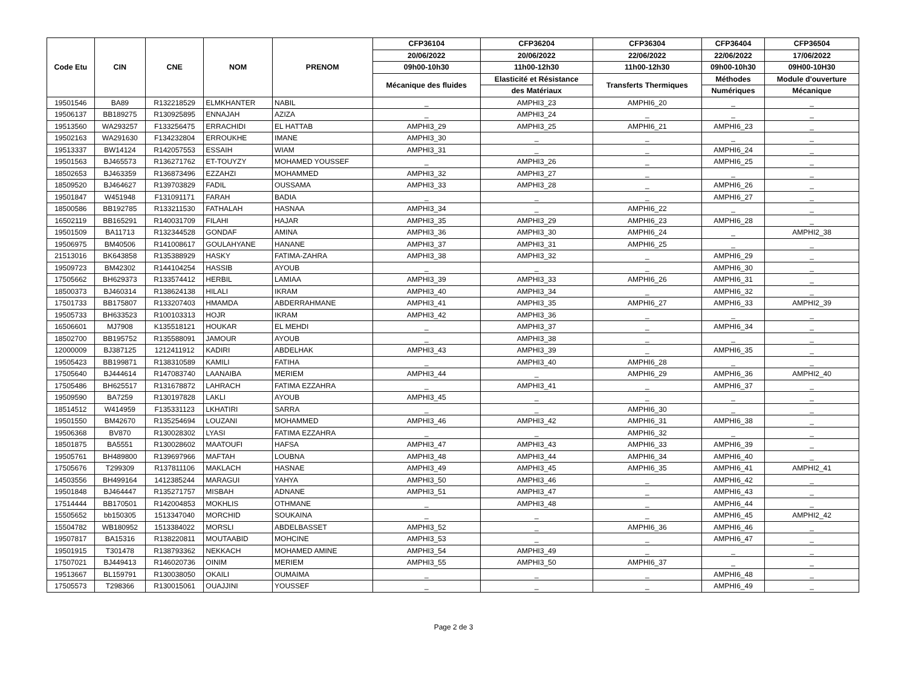| Code Etu | CIN | CNE | NOM | PRENOM | CFP36104 | CFP36204 | CFP36304 | CFP36404 | CFP36504 |
| --- | --- | --- | --- | --- | --- | --- | --- | --- | --- |
| | | | | | 20/06/2022 | 20/06/2022 | 22/06/2022 | 22/06/2022 | 17/06/2022 |
| | | | | | 09h00-10h30 | 11h00-12h30 | 11h00-12h30 | 09h00-10h30 | 09H00-10H30 |
| | | | | | Mécanique des fluides | Elasticité et Résistance | Transferts Thermiques | Méthodes | Module d'ouverture |
| | | | | | | des Matériaux | | Numériques | Mécanique |
| 19501546 | BA89 | R132218529 | ELMKHANTER | NABIL | _ | AMPHI3_23 | AMPHI6_20 | _ | _ |
| 19506137 | BB189275 | R130925895 | ENNAJAH | AZIZA | _ | AMPHI3_24 | _ | _ | _ |
| 19513560 | WA293257 | F133256475 | ERRACHIDI | EL HATTAB | AMPHI3_29 | AMPHI3_25 | AMPHI6_21 | AMPHI6_23 | _ |
| 19502163 | WA291630 | F134232804 | ERROUKHE | IMANE | AMPHI3_30 | _ | _ | _ | _ |
| 19513337 | BW14124 | R142057553 | ESSAIH | WIAM | AMPHI3_31 | _ | _ | AMPHI6_24 | _ |
| 19501563 | BJ465573 | R136271762 | ET-TOUYZY | MOHAMED YOUSSEF | _ | AMPHI3_26 | _ | AMPHI6_25 | _ |
| 18502653 | BJ463359 | R136873496 | EZZAHZI | MOHAMMED | AMPHI3_32 | AMPHI3_27 | _ | _ | _ |
| 18509520 | BJ464627 | R139703829 | FADIL | OUSSAMA | AMPHI3_33 | AMPHI3_28 | _ | AMPHI6_26 | _ |
| 19501847 | W451948 | F131091171 | FARAH | BADIA | _ | _ | _ | AMPHI6_27 | _ |
| 18500586 | BB192785 | R133211530 | FATHALAH | HASNAA | AMPHI3_34 | _ | AMPHI6_22 | _ | _ |
| 16502119 | BB165291 | R140031709 | FILAHI | HAJAR | AMPHI3_35 | AMPHI3_29 | AMPHI6_23 | AMPHI6_28 | _ |
| 19501509 | BA11713 | R132344528 | GONDAF | AMINA | AMPHI3_36 | AMPHI3_30 | AMPHI6_24 | _ | AMPHI2_38 |
| 19506975 | BM40506 | R141008617 | GOULAHYANE | HANANE | AMPHI3_37 | AMPHI3_31 | AMPHI6_25 | _ | _ |
| 21513016 | BK643858 | R135388929 | HASKY | FATIMA-ZAHRA | AMPHI3_38 | AMPHI3_32 | _ | AMPHI6_29 | _ |
| 19509723 | BM42302 | R144104254 | HASSIB | AYOUB | _ | _ | _ | AMPHI6_30 | _ |
| 17505662 | BH629373 | R133574412 | HERBIL | LAMIAA | AMPHI3_39 | AMPHI3_33 | AMPHI6_26 | AMPHI6_31 | _ |
| 18500373 | BJ460314 | R138624138 | HILALI | IKRAM | AMPHI3_40 | AMPHI3_34 | _ | AMPHI6_32 | _ |
| 17501733 | BB175807 | R133207403 | HMAMDA | ABDERRAHMANE | AMPHI3_41 | AMPHI3_35 | AMPHI6_27 | AMPHI6_33 | AMPHI2_39 |
| 19505733 | BH633523 | R100103313 | HOJR | IKRAM | AMPHI3_42 | AMPHI3_36 | _ | _ | _ |
| 16506601 | MJ7908 | K135518121 | HOUKAR | EL MEHDI | _ | AMPHI3_37 | _ | AMPHI6_34 | _ |
| 18502700 | BB195752 | R135588091 | JAMOUR | AYOUB | _ | AMPHI3_38 | _ | _ | _ |
| 12000009 | BJ387125 | 1212411912 | KADIRI | ABDELHAK | AMPHI3_43 | AMPHI3_39 | _ | AMPHI6_35 | _ |
| 19505423 | BB199871 | R138310589 | KAMILI | FATIHA | _ | AMPHI3_40 | AMPHI6_28 | _ | _ |
| 17505640 | BJ444614 | R147083740 | LAANAIBA | MERIEM | AMPHI3_44 | _ | AMPHI6_29 | AMPHI6_36 | AMPHI2_40 |
| 17505486 | BH625517 | R131678872 | LAHRACH | FATIMA EZZAHRA | _ | AMPHI3_41 | _ | AMPHI6_37 | _ |
| 19509590 | BA7259 | R130197828 | LAKLI | AYOUB | AMPHI3_45 | _ | _ | _ | _ |
| 18514512 | W414959 | F135331123 | LKHATIRI | SARRA | _ | _ | AMPHI6_30 | _ | _ |
| 19501550 | BM42670 | R135254694 | LOUZANI | MOHAMMED | AMPHI3_46 | AMPHI3_42 | AMPHI6_31 | AMPHI6_38 | _ |
| 19506368 | BV870 | R130028302 | LYASI | FATIMA EZZAHRA | _ | _ | AMPHI6_32 | _ | _ |
| 18501875 | BA5551 | R130028602 | MAATOUFI | HAFSA | AMPHI3_47 | AMPHI3_43 | AMPHI6_33 | AMPHI6_39 | _ |
| 19505761 | BH489800 | R139697966 | MAFTAH | LOUBNA | AMPHI3_48 | AMPHI3_44 | AMPHI6_34 | AMPHI6_40 | _ |
| 17505676 | T299309 | R137811106 | MAKLACH | HASNAE | AMPHI3_49 | AMPHI3_45 | AMPHI6_35 | AMPHI6_41 | AMPHI2_41 |
| 14503556 | BH499164 | 1412385244 | MARAGUI | YAHYA | AMPHI3_50 | AMPHI3_46 | _ | AMPHI6_42 | _ |
| 19501848 | BJ464447 | R135271757 | MISBAH | ADNANE | AMPHI3_51 | AMPHI3_47 | _ | AMPHI6_43 | _ |
| 17514444 | BB170501 | R142004853 | MOKHLIS | OTHMANE | _ | AMPHI3_48 | _ | AMPHI6_44 | _ |
| 15505652 | bb150305 | 1513347040 | MORCHID | SOUKAINA | _ | _ | _ | AMPHI6_45 | AMPHI2_42 |
| 15504782 | WB180952 | 1513384022 | MORSLI | ABDELBASSET | AMPHI3_52 | _ | AMPHI6_36 | AMPHI6_46 | _ |
| 19507817 | BA15316 | R138220811 | MOUTAABID | MOHCINE | AMPHI3_53 | _ | _ | AMPHI6_47 | _ |
| 19501915 | T301478 | R138793362 | NEKKACH | MOHAMED AMINE | AMPHI3_54 | AMPHI3_49 | _ | _ | _ |
| 17507021 | BJ449413 | R146020736 | OINIM | MERIEM | AMPHI3_55 | AMPHI3_50 | AMPHI6_37 | _ | _ |
| 19513667 | BL159791 | R130038050 | OKAILI | OUMAIMA | _ | _ | _ | AMPHI6_48 | _ |
| 17505573 | T298366 | R130015061 | OUAJJINI | YOUSSEF | _ | _ | _ | AMPHI6_49 | _ |
Page 2 de 3